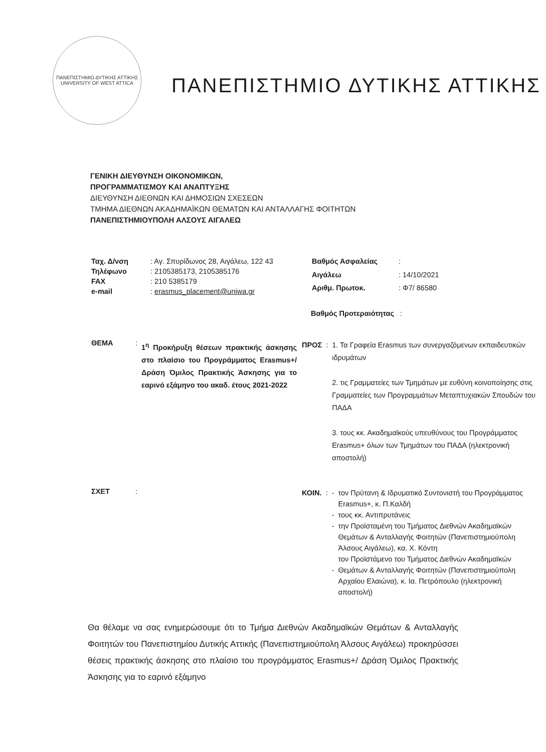ΠΑΝΕΠΙΣΤΗΜΙΟ ΔΥΤΙΚΗΣ ΑΤΤΙΚΗΣ
UNIVERSITY OF WEST ATTICA
ΠΑΝΕΠΙΣΤΗΜΙΟ ΔΥΤΙΚΗΣ ΑΤΤΙΚΗΣ
ΓΕΝΙΚΗ ΔΙΕΥΘΥΝΣΗ ΟΙΚΟΝΟΜΙΚΩΝ,
ΠΡΟΓΡΑΜΜΑΤΙΣΜΟΥ ΚΑΙ ΑΝΑΠΤΥΞΗΣ
ΔΙΕΥΘΥΝΣΗ ΔΙΕΘΝΩΝ ΚΑΙ ΔΗΜΟΣΙΩΝ ΣΧΕΣΕΩΝ
ΤΜΗΜΑ ΔΙΕΘΝΩΝ ΑΚΑΔΗΜΑΪΚΩΝ ΘΕΜΑΤΩΝ ΚΑΙ ΑΝΤΑΛΛΑΓΗΣ ΦΟΙΤΗΤΩΝ
ΠΑΝΕΠΙΣΤΗΜΙΟΥΠΟΛΗ ΑΛΣΟΥΣ ΑΙΓΑΛΕΩ
| Ταχ. Δ/νση | : Αγ. Σπυρίδωνος 28, Αιγάλεω, 122 43 |
| Τηλέφωνο | : 2105385173, 2105385176 |
| FAX | : 210 5385179 |
| e-mail | : erasmus_placement@uniwa.gr |
| Βαθμός Ασφαλείας | : |
| Αιγάλεω | : 14/10/2021 |
| Αριθμ. Πρωτοκ. | : Φ7/ 86580 |
Βαθμός Προτεραιότητας :
| ΘΕΜΑ | : | 1<sup>η</sup> Προκήρυξη θέσεων πρακτικής άσκησης στο πλαίσιο του Προγράμματος Erasmus+/ Δράση Όμιλος Πρακτικής Άσκησης για το εαρινό εξάμηνο του ακαδ. έτους 2021-2022 |
| ΠΡΟΣ | : | 1. Τα Γραφεία Erasmus των συνεργαζόμενων εκπαιδευτικών ιδρυμάτων 2. τις Γραμματείες των Τμημάτων με ευθύνη κοινοποίησης στις Γραμματείες των Προγραμμάτων Μεταπτυχιακών Σπουδών του ΠΑΔΑ 3. τους κκ. Ακαδημαϊκούς υπευθύνους του Προγράμματος Erasmus+ όλων των Τμημάτων του ΠΑΔΑ (ηλεκτρονική αποστολή) |
| ΣΧΕΤ | : | |
| ΚΟΙΝ. | : | - - - - | τον Πρύτανη & Ιδρυματικό Συντονιστή του Προγράμματος Erasmus+, κ. Π.Καλδή τους κκ. Αντιπρυτάνεις την Προϊσταμένη του Τμήματος Διεθνών Ακαδημαϊκών Θεμάτων & Ανταλλαγής Φοιτητών (Πανεπιστημιούπολη Άλσους Αιγάλεω), κα. Χ. Κόντη τον Προϊστάμενο του Τμήματος Διεθνών Ακαδημαϊκών Θεμάτων & Ανταλλαγής Φοιτητών (Πανεπιστημιούπολη Αρχαίου Ελαιώνα), κ. Ια. Πετρόπουλο (ηλεκτρονική αποστολή) |
Θα θέλαμε να σας ενημερώσουμε ότι το Τμήμα Διεθνών Ακαδημαϊκών Θεμάτων & Ανταλλαγής Φοιτητών του Πανεπιστημίου Δυτικής Αττικής (Πανεπιστημιούπολη Άλσους Αιγάλεω) προκηρύσσει θέσεις πρακτικής άσκησης στο πλαίσιο του προγράμματος Erasmus+/ Δράση Όμιλος Πρακτικής Άσκησης για το εαρινό εξάμηνο